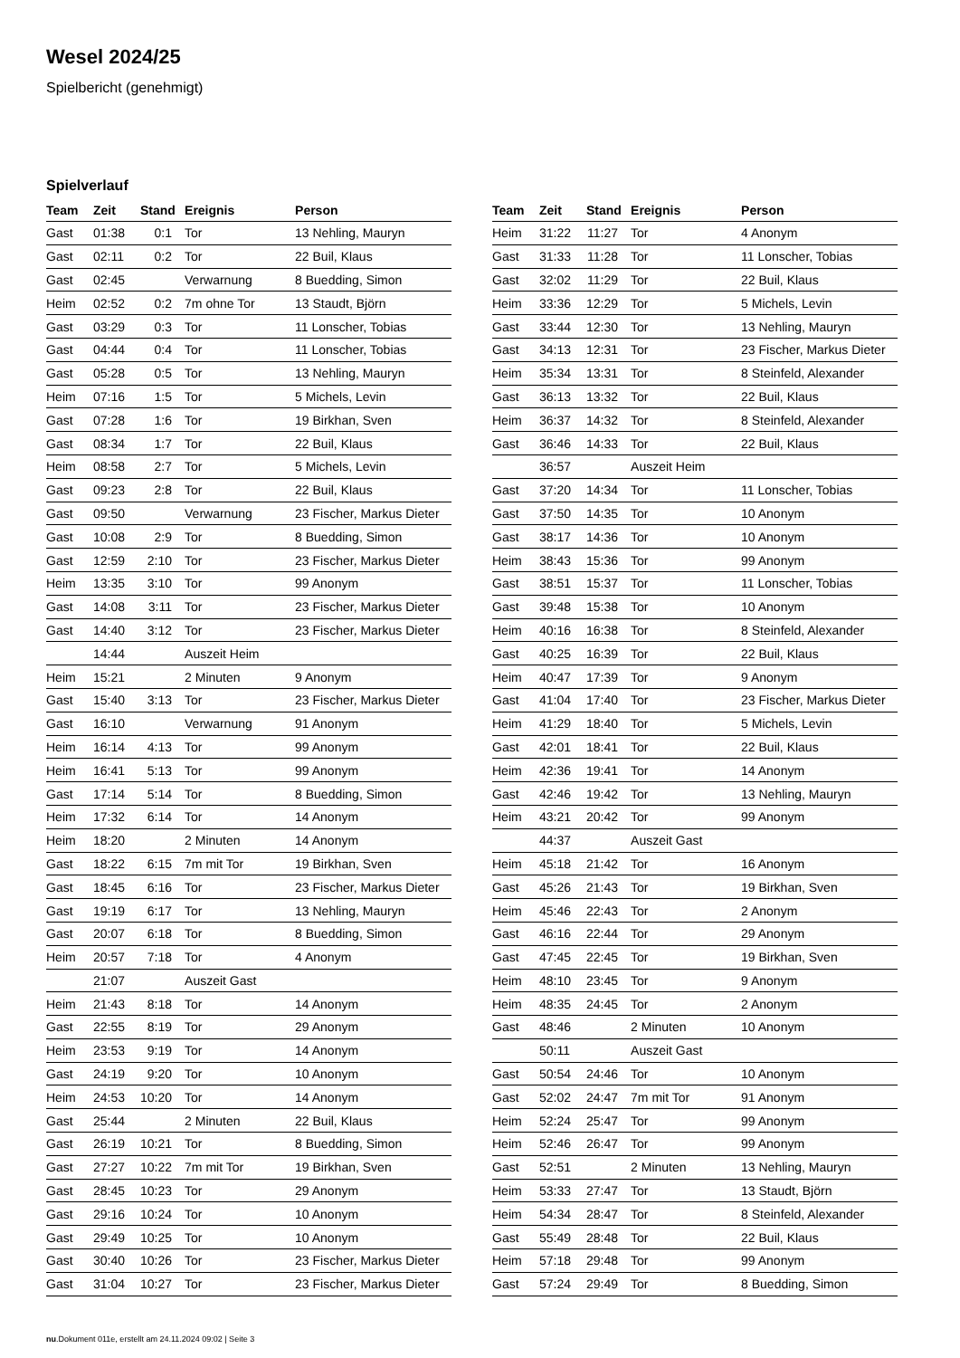Wesel 2024/25
Spielbericht (genehmigt)
Spielverlauf
| Team | Zeit | Stand | Ereignis | Person |
| --- | --- | --- | --- | --- |
| Gast | 01:38 | 0:1 | Tor | 13 Nehling, Mauryn |
| Gast | 02:11 | 0:2 | Tor | 22 Buil, Klaus |
| Gast | 02:45 | | Verwarnung | 8 Buedding, Simon |
| Heim | 02:52 | 0:2 | 7m ohne Tor | 13 Staudt, Björn |
| Gast | 03:29 | 0:3 | Tor | 11 Lonscher, Tobias |
| Gast | 04:44 | 0:4 | Tor | 11 Lonscher, Tobias |
| Gast | 05:28 | 0:5 | Tor | 13 Nehling, Mauryn |
| Heim | 07:16 | 1:5 | Tor | 5 Michels, Levin |
| Gast | 07:28 | 1:6 | Tor | 19 Birkhan, Sven |
| Gast | 08:34 | 1:7 | Tor | 22 Buil, Klaus |
| Heim | 08:58 | 2:7 | Tor | 5 Michels, Levin |
| Gast | 09:23 | 2:8 | Tor | 22 Buil, Klaus |
| Gast | 09:50 | | Verwarnung | 23 Fischer, Markus Dieter |
| Gast | 10:08 | 2:9 | Tor | 8 Buedding, Simon |
| Gast | 12:59 | 2:10 | Tor | 23 Fischer, Markus Dieter |
| Heim | 13:35 | 3:10 | Tor | 99 Anonym |
| Gast | 14:08 | 3:11 | Tor | 23 Fischer, Markus Dieter |
| Gast | 14:40 | 3:12 | Tor | 23 Fischer, Markus Dieter |
| | 14:44 | | Auszeit Heim | |
| Heim | 15:21 | | 2 Minuten | 9 Anonym |
| Gast | 15:40 | 3:13 | Tor | 23 Fischer, Markus Dieter |
| Gast | 16:10 | | Verwarnung | 91 Anonym |
| Heim | 16:14 | 4:13 | Tor | 99 Anonym |
| Heim | 16:41 | 5:13 | Tor | 99 Anonym |
| Gast | 17:14 | 5:14 | Tor | 8 Buedding, Simon |
| Heim | 17:32 | 6:14 | Tor | 14 Anonym |
| Heim | 18:20 | | 2 Minuten | 14 Anonym |
| Gast | 18:22 | 6:15 | 7m mit Tor | 19 Birkhan, Sven |
| Gast | 18:45 | 6:16 | Tor | 23 Fischer, Markus Dieter |
| Gast | 19:19 | 6:17 | Tor | 13 Nehling, Mauryn |
| Gast | 20:07 | 6:18 | Tor | 8 Buedding, Simon |
| Heim | 20:57 | 7:18 | Tor | 4 Anonym |
| | 21:07 | | Auszeit Gast | |
| Heim | 21:43 | 8:18 | Tor | 14 Anonym |
| Gast | 22:55 | 8:19 | Tor | 29 Anonym |
| Heim | 23:53 | 9:19 | Tor | 14 Anonym |
| Gast | 24:19 | 9:20 | Tor | 10 Anonym |
| Heim | 24:53 | 10:20 | Tor | 14 Anonym |
| Gast | 25:44 | | 2 Minuten | 22 Buil, Klaus |
| Gast | 26:19 | 10:21 | Tor | 8 Buedding, Simon |
| Gast | 27:27 | 10:22 | 7m mit Tor | 19 Birkhan, Sven |
| Gast | 28:45 | 10:23 | Tor | 29 Anonym |
| Gast | 29:16 | 10:24 | Tor | 10 Anonym |
| Gast | 29:49 | 10:25 | Tor | 10 Anonym |
| Gast | 30:40 | 10:26 | Tor | 23 Fischer, Markus Dieter |
| Gast | 31:04 | 10:27 | Tor | 23 Fischer, Markus Dieter |
| Team | Zeit | Stand | Ereignis | Person |
| --- | --- | --- | --- | --- |
| Heim | 31:22 | 11:27 | Tor | 4 Anonym |
| Gast | 31:33 | 11:28 | Tor | 11 Lonscher, Tobias |
| Gast | 32:02 | 11:29 | Tor | 22 Buil, Klaus |
| Heim | 33:36 | 12:29 | Tor | 5 Michels, Levin |
| Gast | 33:44 | 12:30 | Tor | 13 Nehling, Mauryn |
| Gast | 34:13 | 12:31 | Tor | 23 Fischer, Markus Dieter |
| Heim | 35:34 | 13:31 | Tor | 8 Steinfeld, Alexander |
| Gast | 36:13 | 13:32 | Tor | 22 Buil, Klaus |
| Heim | 36:37 | 14:32 | Tor | 8 Steinfeld, Alexander |
| Gast | 36:46 | 14:33 | Tor | 22 Buil, Klaus |
| | 36:57 | | Auszeit Heim | |
| Gast | 37:20 | 14:34 | Tor | 11 Lonscher, Tobias |
| Gast | 37:50 | 14:35 | Tor | 10 Anonym |
| Gast | 38:17 | 14:36 | Tor | 10 Anonym |
| Heim | 38:43 | 15:36 | Tor | 99 Anonym |
| Gast | 38:51 | 15:37 | Tor | 11 Lonscher, Tobias |
| Gast | 39:48 | 15:38 | Tor | 10 Anonym |
| Heim | 40:16 | 16:38 | Tor | 8 Steinfeld, Alexander |
| Gast | 40:25 | 16:39 | Tor | 22 Buil, Klaus |
| Heim | 40:47 | 17:39 | Tor | 9 Anonym |
| Gast | 41:04 | 17:40 | Tor | 23 Fischer, Markus Dieter |
| Heim | 41:29 | 18:40 | Tor | 5 Michels, Levin |
| Gast | 42:01 | 18:41 | Tor | 22 Buil, Klaus |
| Heim | 42:36 | 19:41 | Tor | 14 Anonym |
| Gast | 42:46 | 19:42 | Tor | 13 Nehling, Mauryn |
| Heim | 43:21 | 20:42 | Tor | 99 Anonym |
| | 44:37 | | Auszeit Gast | |
| Heim | 45:18 | 21:42 | Tor | 16 Anonym |
| Gast | 45:26 | 21:43 | Tor | 19 Birkhan, Sven |
| Heim | 45:46 | 22:43 | Tor | 2 Anonym |
| Gast | 46:16 | 22:44 | Tor | 29 Anonym |
| Gast | 47:45 | 22:45 | Tor | 19 Birkhan, Sven |
| Heim | 48:10 | 23:45 | Tor | 9 Anonym |
| Heim | 48:35 | 24:45 | Tor | 2 Anonym |
| Gast | 48:46 | | 2 Minuten | 10 Anonym |
| | 50:11 | | Auszeit Gast | |
| Gast | 50:54 | 24:46 | Tor | 10 Anonym |
| Gast | 52:02 | 24:47 | 7m mit Tor | 91 Anonym |
| Heim | 52:24 | 25:47 | Tor | 99 Anonym |
| Heim | 52:46 | 26:47 | Tor | 99 Anonym |
| Gast | 52:51 | | 2 Minuten | 13 Nehling, Mauryn |
| Heim | 53:33 | 27:47 | Tor | 13 Staudt, Björn |
| Heim | 54:34 | 28:47 | Tor | 8 Steinfeld, Alexander |
| Gast | 55:49 | 28:48 | Tor | 22 Buil, Klaus |
| Heim | 57:18 | 29:48 | Tor | 99 Anonym |
| Gast | 57:24 | 29:49 | Tor | 8 Buedding, Simon |
nu.Dokument 011e, erstellt am 24.11.2024 09:02 | Seite 3